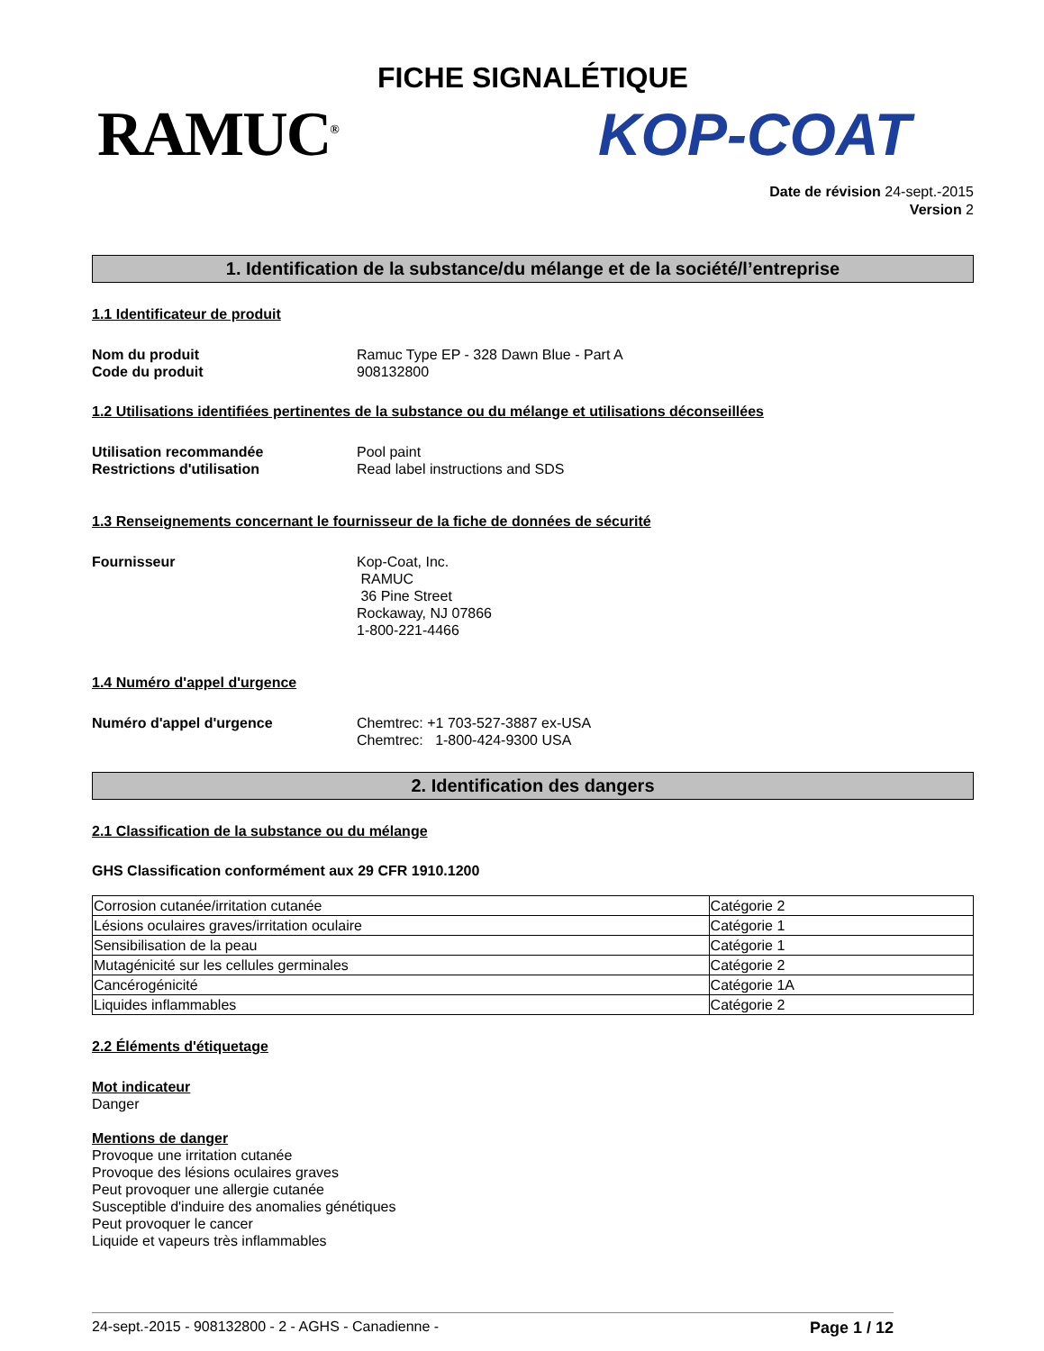FICHE SIGNALÉTIQUE
RAMUC<sup>®</sup> KOP-COAT
Date de révision 24-sept.-2015
Version 2
1. Identification de la substance/du mélange et de la société/l’entreprise
1.1 Identificateur de produit
Nom du produit Ramuc Type EP - 328 Dawn Blue - Part A Code du produit 908132800
1.2 Utilisations identifiées pertinentes de la substance ou du mélange et utilisations déconseillées
Utilisation recommandée Pool paint Restrictions d'utilisation Read label instructions and SDS
1.3 Renseignements concernant le fournisseur de la fiche de données de sécurité
Fournisseur Kop-Coat, Inc.
RAMUC
36 Pine Street
Rockaway, NJ 07866
1-800-221-4466
1.4 Numéro d'appel d'urgence
Numéro d'appel d'urgence Chemtrec: +1 703-527-3887 ex-USA
Chemtrec: 1-800-424-9300 USA
2. Identification des dangers
2.1 Classification de la substance ou du mélange
GHS Classification conformément aux 29 CFR 1910.1200
| Corrosion cutanée/irritation cutanée | Catégorie 2 |
| Lésions oculaires graves/irritation oculaire | Catégorie 1 |
| Sensibilisation de la peau | Catégorie 1 |
| Mutagénicité sur les cellules germinales | Catégorie 2 |
| Cancérogénicité | Catégorie 1A |
| Liquides inflammables | Catégorie 2 |
2.2 Éléments d'étiquetage
Mot indicateur
Danger
Mentions de danger
Provoque une irritation cutanée
Provoque des lésions oculaires graves
Peut provoquer une allergie cutanée
Susceptible d'induire des anomalies génétiques
Peut provoquer le cancer
Liquide et vapeurs très inflammables
24-sept.-2015 - 908132800 - 2 - AGHS - Canadienne - Page 1 / 12